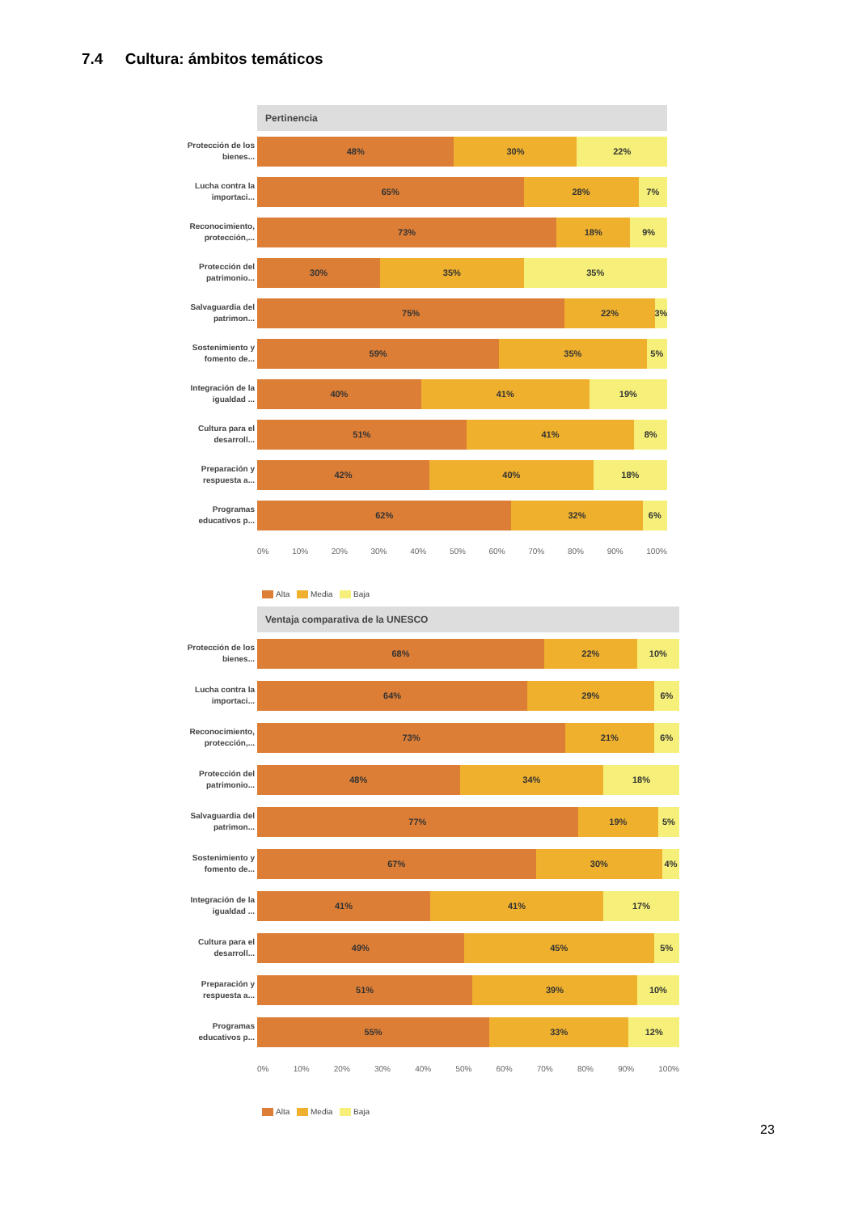7.4 Cultura: ámbitos temáticos
Pertinencia
Protección de los bienes...
48% 30% 22%
Lucha contra la importaci...
65% 28% 7%
Reconocimiento, protección,...
73% 18% 9%
Protección del patrimonio...
30% 35% 35%
Salvaguardia del patrimon...
75% 22% 3%
Sostenimiento y fomento de...
59% 35% 5%
Integración de la igualdad ...
40% 41% 19%
Cultura para el desarroll...
51% 41% 8%
Preparación y respuesta a...
42% 40% 18%
Programas educativos p...
62% 32% 6%
0% 10% 20% 30% 40% 50% 60% 70% 80% 90% 100%
Alta Media Baja
Ventaja comparativa de la UNESCO
Protección de los bienes...
68% 22% 10%
Lucha contra la importaci...
64% 29% 6%
Reconocimiento, protección,...
73% 21% 6%
Protección del patrimonio...
48% 34% 18%
Salvaguardia del patrimon...
77% 19% 5%
Sostenimiento y fomento de...
67% 30% 4%
Integración de la igualdad ...
41% 41% 17%
Cultura para el desarroll...
49% 45% 5%
Preparación y respuesta a...
51% 39% 10%
Programas educativos p...
55% 33% 12%
0% 10% 20% 30% 40% 50% 60% 70% 80% 90% 100%
Alta Media Baja
23